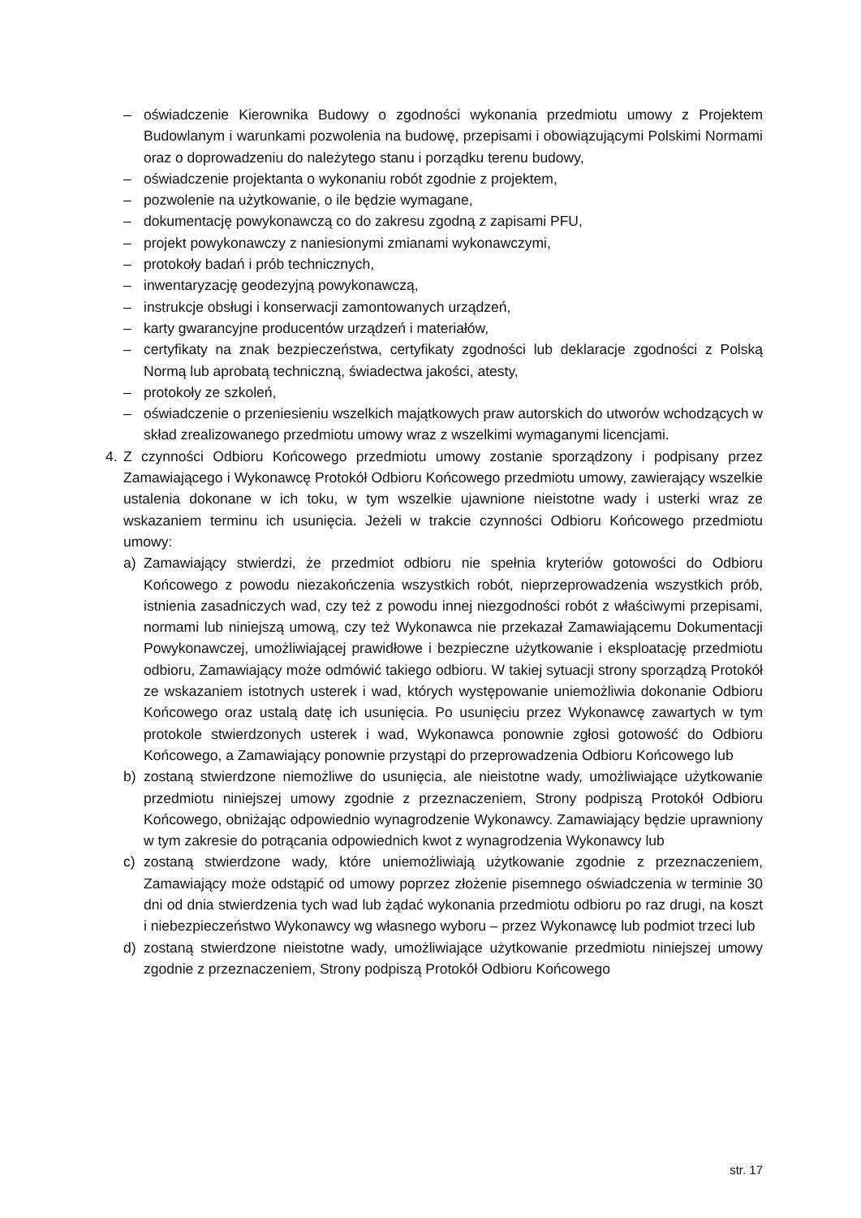– oświadczenie Kierownika Budowy o zgodności wykonania przedmiotu umowy z Projektem Budowlanym i warunkami pozwolenia na budowę, przepisami i obowiązującymi Polskimi Normami oraz o doprowadzeniu do należytego stanu i porządku terenu budowy,
– oświadczenie projektanta o wykonaniu robót zgodnie z projektem,
– pozwolenie na użytkowanie, o ile będzie wymagane,
– dokumentację powykonawczą co do zakresu zgodną z zapisami PFU,
– projekt powykonawczy z naniesionymi zmianami wykonawczymi,
– protokoły badań i prób technicznych,
– inwentaryzację geodezyjną powykonawczą,
– instrukcje obsługi i konserwacji zamontowanych urządzeń,
– karty gwarancyjne producentów urządzeń i materiałów,
– certyfikaty na znak bezpieczeństwa, certyfikaty zgodności lub deklaracje zgodności z Polską Normą lub aprobatą techniczną, świadectwa jakości, atesty,
– protokoły ze szkoleń,
– oświadczenie o przeniesieniu wszelkich majątkowych praw autorskich do utworów wchodzących w skład zrealizowanego przedmiotu umowy wraz z wszelkimi wymaganymi licencjami.
4. Z czynności Odbioru Końcowego przedmiotu umowy zostanie sporządzony i podpisany przez Zamawiającego i Wykonawcę Protokół Odbioru Końcowego przedmiotu umowy, zawierający wszelkie ustalenia dokonane w ich toku, w tym wszelkie ujawnione nieistotne wady i usterki wraz ze wskazaniem terminu ich usunięcia. Jeżeli w trakcie czynności Odbioru Końcowego przedmiotu umowy:
a) Zamawiający stwierdzi, że przedmiot odbioru nie spełnia kryteriów gotowości do Odbioru Końcowego z powodu niezakończenia wszystkich robót, nieprzeprowadzenia wszystkich prób, istnienia zasadniczych wad, czy też z powodu innej niezgodności robót z właściwymi przepisami, normami lub niniejszą umową, czy też Wykonawca nie przekazał Zamawiającemu Dokumentacji Powykonawczej, umożliwiającej prawidłowe i bezpieczne użytkowanie i eksploatację przedmiotu odbioru, Zamawiający może odmówić takiego odbioru. W takiej sytuacji strony sporządzą Protokół ze wskazaniem istotnych usterek i wad, których występowanie uniemożliwia dokonanie Odbioru Końcowego oraz ustalą datę ich usunięcia. Po usunięciu przez Wykonawcę zawartych w tym protokole stwierdzonych usterek i wad, Wykonawca ponownie zgłosi gotowość do Odbioru Końcowego, a Zamawiający ponownie przystąpi do przeprowadzenia Odbioru Końcowego lub
b) zostaną stwierdzone niemożliwe do usunięcia, ale nieistotne wady, umożliwiające użytkowanie przedmiotu niniejszej umowy zgodnie z przeznaczeniem, Strony podpiszą Protokół Odbioru Końcowego, obniżając odpowiednio wynagrodzenie Wykonawcy. Zamawiający będzie uprawniony w tym zakresie do potrącania odpowiednich kwot z wynagrodzenia Wykonawcy lub
c) zostaną stwierdzone wady, które uniemożliwiają użytkowanie zgodnie z przeznaczeniem, Zamawiający może odstąpić od umowy poprzez złożenie pisemnego oświadczenia w terminie 30 dni od dnia stwierdzenia tych wad lub żądać wykonania przedmiotu odbioru po raz drugi, na koszt i niebezpieczeństwo Wykonawcy wg własnego wyboru – przez Wykonawcę lub podmiot trzeci lub
d) zostaną stwierdzone nieistotne wady, umożliwiające użytkowanie przedmiotu niniejszej umowy zgodnie z przeznaczeniem, Strony podpiszą Protokół Odbioru Końcowego
str. 17